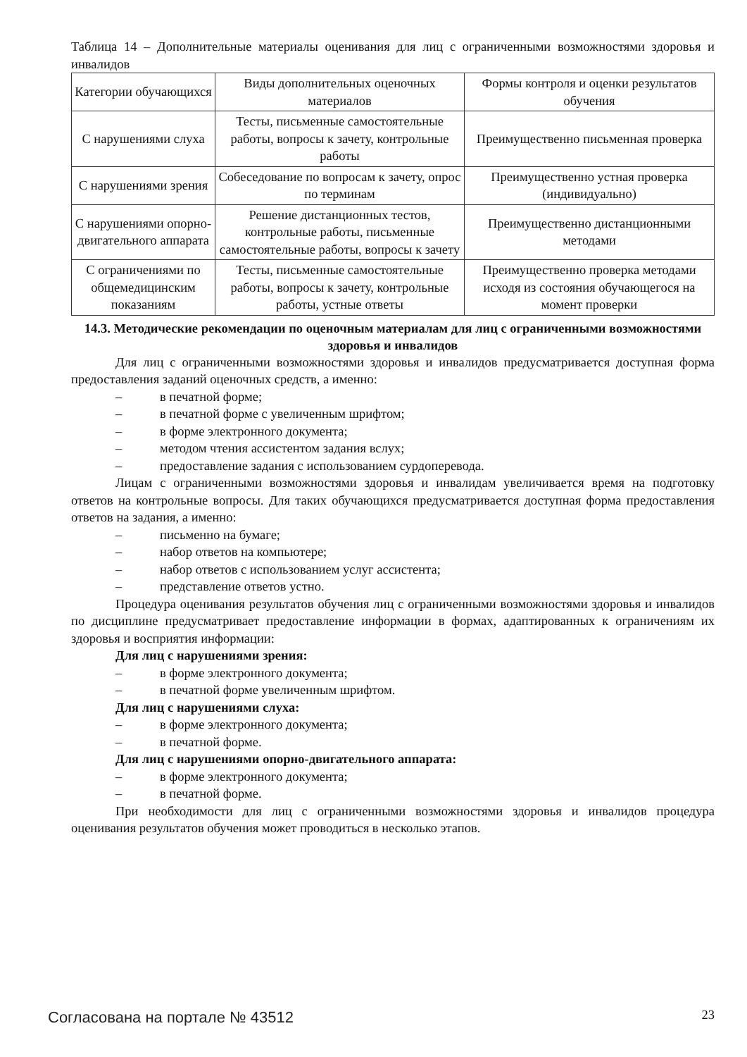Таблица 14 – Дополнительные материалы оценивания для лиц с ограниченными возможностями здоровья и инвалидов
| Категории обучающихся | Виды дополнительных оценочных материалов | Формы контроля и оценки результатов обучения |
| С нарушениями слуха | Тесты, письменные самостоятельные работы, вопросы к зачету, контрольные работы | Преимущественно письменная проверка |
| С нарушениями зрения | Собеседование по вопросам к зачету, опрос по терминам | Преимущественно устная проверка (индивидуально) |
| С нарушениями опорно-двигательного аппарата | Решение дистанционных тестов, контрольные работы, письменные самостоятельные работы, вопросы к зачету | Преимущественно дистанционными методами |
| С ограничениями по общемедицинским показаниям | Тесты, письменные самостоятельные работы, вопросы к зачету, контрольные работы, устные ответы | Преимущественно проверка методами исходя из состояния обучающегося на момент проверки |
14.3. Методические рекомендации по оценочным материалам для лиц с ограниченными возможностями здоровья и инвалидов
Для лиц с ограниченными возможностями здоровья и инвалидов предусматривается доступная форма предоставления заданий оценочных средств, а именно:
– в печатной форме;
– в печатной форме с увеличенным шрифтом;
– в форме электронного документа;
– методом чтения ассистентом задания вслух;
– предоставление задания с использованием сурдоперевода.
Лицам с ограниченными возможностями здоровья и инвалидам увеличивается время на подготовку ответов на контрольные вопросы. Для таких обучающихся предусматривается доступная форма предоставления ответов на задания, а именно:
– письменно на бумаге;
– набор ответов на компьютере;
– набор ответов с использованием услуг ассистента;
– представление ответов устно.
Процедура оценивания результатов обучения лиц с ограниченными возможностями здоровья и инвалидов по дисциплине предусматривает предоставление информации в формах, адаптированных к ограничениям их здоровья и восприятия информации:
Для лиц с нарушениями зрения:
– в форме электронного документа;
– в печатной форме увеличенным шрифтом.
Для лиц с нарушениями слуха:
– в форме электронного документа;
– в печатной форме.
Для лиц с нарушениями опорно-двигательного аппарата:
– в форме электронного документа;
– в печатной форме.
При необходимости для лиц с ограниченными возможностями здоровья и инвалидов процедура оценивания результатов обучения может проводиться в несколько этапов.
Согласована на портале № 43512 23